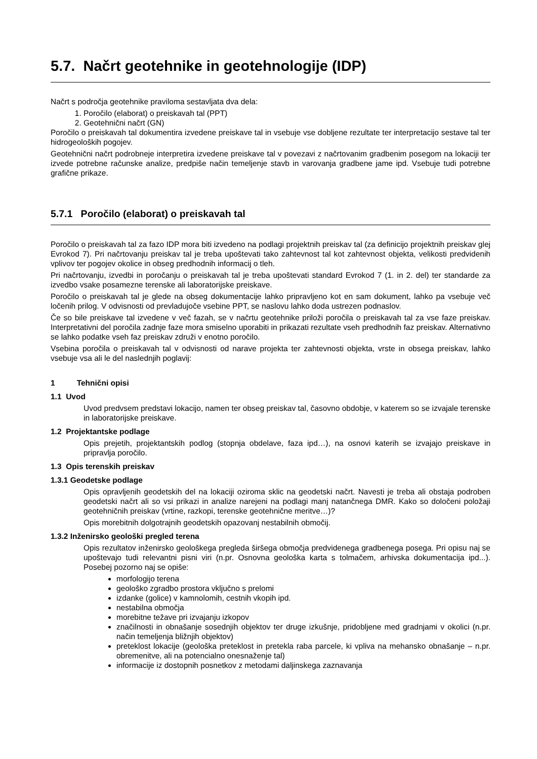5.7. Načrt geotehnike in geotehnologije (IDP)
Načrt s področja geotehnike praviloma sestavljata dva dela:
1. Poročilo (elaborat) o preiskavah tal (PPT)
2. Geotehnični načrt (GN)
Poročilo o preiskavah tal dokumentira izvedene preiskave tal in vsebuje vse dobljene rezultate ter interpretacijo sestave tal ter hidrogeoloških pogojev.
Geotehnični načrt podrobneje interpretira izvedene preiskave tal v povezavi z načrtovanim gradbenim posegom na lokaciji ter izvede potrebne računske analize, predpiše način temeljenje stavb in varovanja gradbene jame ipd. Vsebuje tudi potrebne grafične prikaze.
5.7.1 Poročilo (elaborat) o preiskavah tal
Poročilo o preiskavah tal za fazo IDP mora biti izvedeno na podlagi projektnih preiskav tal (za definicijo projektnih preiskav glej Evrokod 7). Pri načrtovanju preiskav tal je treba upoštevati tako zahtevnost tal kot zahtevnost objekta, velikosti predvidenih vplivov ter pogojev okolice in obseg predhodnih informacij o tleh.
Pri načrtovanju, izvedbi in poročanju o preiskavah tal je treba upoštevati standard Evrokod 7 (1. in 2. del) ter standarde za izvedbo vsake posamezne terenske ali laboratorijske preiskave.
Poročilo o preiskavah tal je glede na obseg dokumentacije lahko pripravljeno kot en sam dokument, lahko pa vsebuje več ločenih prilog. V odvisnosti od prevladujoče vsebine PPT, se naslovu lahko doda ustrezen podnaslov.
Če so bile preiskave tal izvedene v več fazah, se v načrtu geotehnike priloži poročila o preiskavah tal za vse faze preiskav. Interpretativni del poročila zadnje faze mora smiselno uporabiti in prikazati rezultate vseh predhodnih faz preiskav. Alternativno se lahko podatke vseh faz preiskav združi v enotno poročilo.
Vsebina poročila o preiskavah tal v odvisnosti od narave projekta ter zahtevnosti objekta, vrste in obsega preiskav, lahko vsebuje vsa ali le del naslednjih poglavij:
1 Tehnični opisi
1.1 Uvod
Uvod predvsem predstavi lokacijo, namen ter obseg preiskav tal, časovno obdobje, v katerem so se izvajale terenske in laboratorijske preiskave.
1.2 Projektantske podlage
Opis prejetih, projektantskih podlog (stopnja obdelave, faza ipd…), na osnovi katerih se izvajajo preiskave in pripravlja poročilo.
1.3 Opis terenskih preiskav
1.3.1 Geodetske podlage
Opis opravljenih geodetskih del na lokaciji oziroma sklic na geodetski načrt. Navesti je treba ali obstaja podroben geodetski načrt ali so vsi prikazi in analize narejeni na podlagi manj natančnega DMR. Kako so določeni položaji geotehničnih preiskav (vrtine, razkopi, terenske geotehnične meritve…)?
Opis morebitnih dolgotrajnih geodetskih opazovanj nestabilnih območij.
1.3.2 Inženirsko geološki pregled terena
Opis rezultatov inženirsko geološkega pregleda širšega območja predvidenega gradbenega posega. Pri opisu naj se upoštevajo tudi relevantni pisni viri (n.pr. Osnovna geološka karta s tolmačem, arhivska dokumentacija ipd...). Posebej pozorno naj se opiše:
morfologijo terena
geološko zgradbo prostora vključno s prelomi
izdanke (golice) v kamnolomih, cestnih vkopih ipd.
nestabilna območja
morebitne težave pri izvajanju izkopov
značilnosti in obnašanje sosednjih objektov ter druge izkušnje, pridobljene med gradnjami v okolici (n.pr. način temeljenja bližnjih objektov)
preteklost lokacije (geološka preteklost in pretekla raba parcele, ki vpliva na mehansko obnašanje – n.pr. obremenitve, ali na potencialno onesnaženje tal)
informacije iz dostopnih posnetkov z metodami daljinskega zaznavanja